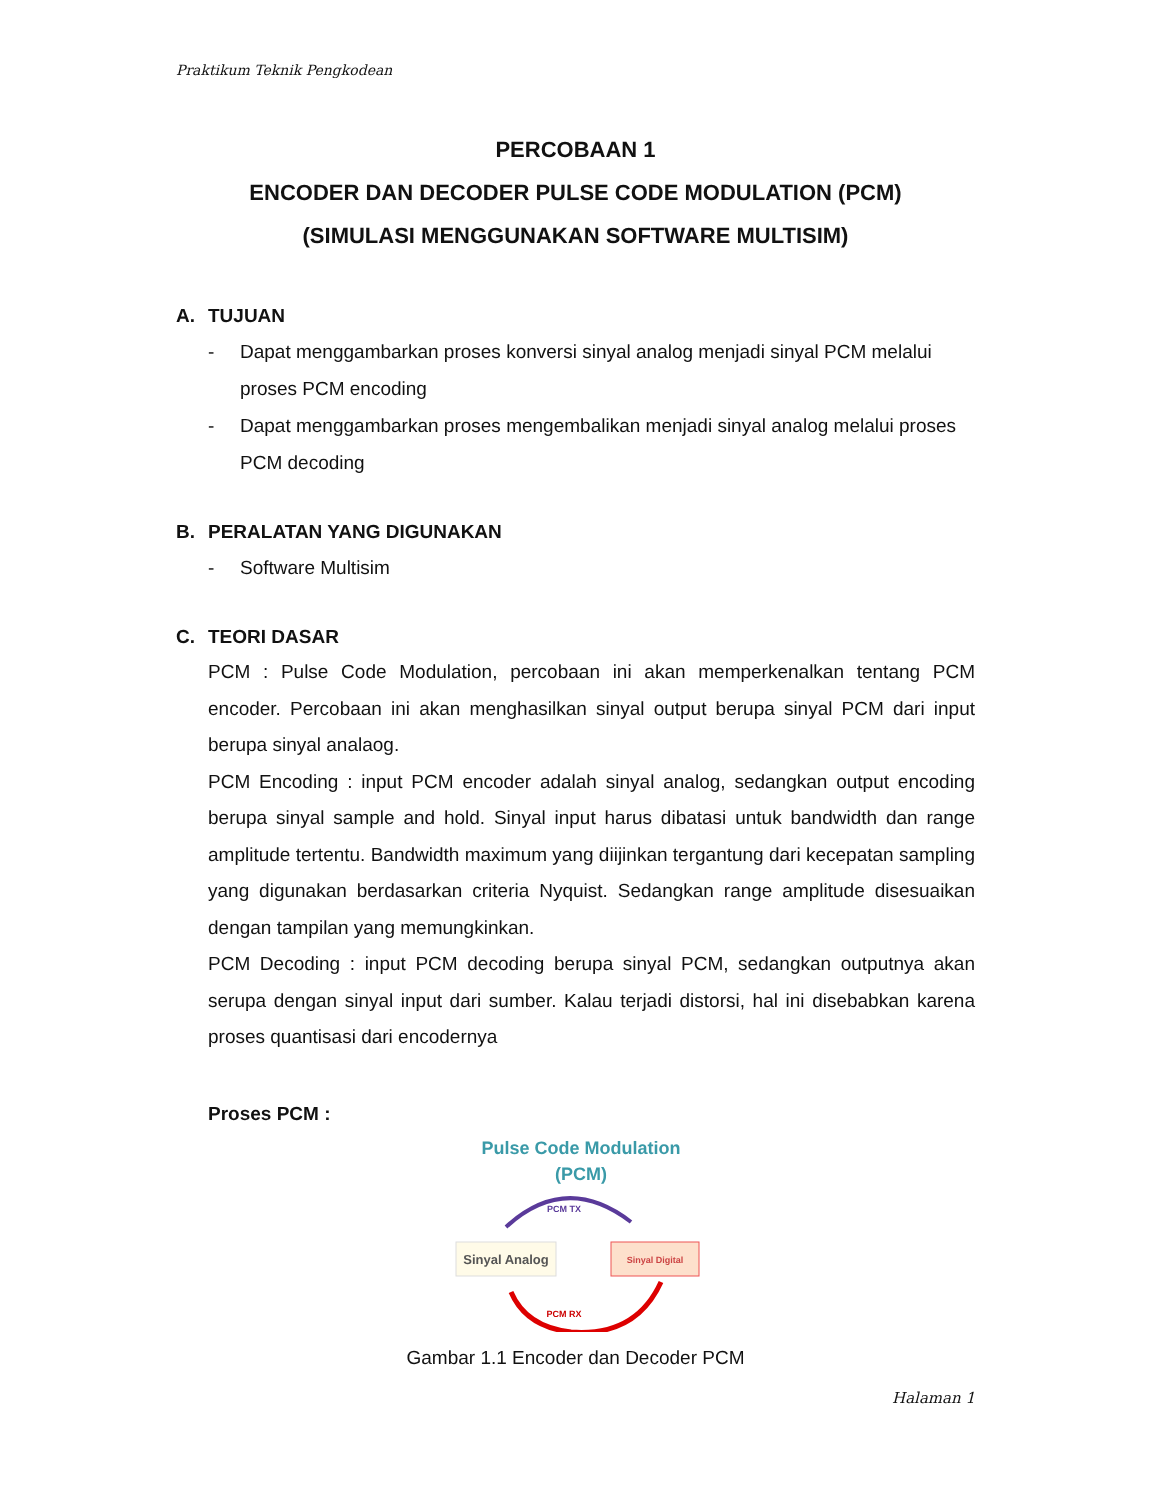Praktikum Teknik Pengkodean
PERCOBAAN 1
ENCODER DAN DECODER PULSE CODE MODULATION (PCM)
(SIMULASI MENGGUNAKAN SOFTWARE MULTISIM)
A. TUJUAN
- Dapat menggambarkan proses konversi sinyal analog menjadi sinyal PCM melalui proses PCM encoding
- Dapat menggambarkan proses mengembalikan menjadi sinyal analog melalui proses PCM decoding
B. PERALATAN YANG DIGUNAKAN
- Software Multisim
C. TEORI DASAR
PCM : Pulse Code Modulation, percobaan ini akan memperkenalkan tentang PCM encoder. Percobaan ini akan menghasilkan sinyal output berupa sinyal PCM dari input berupa sinyal analaog.
PCM Encoding : input PCM encoder adalah sinyal analog, sedangkan output encoding berupa sinyal sample and hold. Sinyal input harus dibatasi untuk bandwidth dan range amplitude tertentu. Bandwidth maximum yang diijinkan tergantung dari kecepatan sampling yang digunakan berdasarkan criteria Nyquist. Sedangkan range amplitude disesuaikan dengan tampilan yang memungkinkan.
PCM Decoding : input PCM decoding berupa sinyal PCM, sedangkan outputnya akan serupa dengan sinyal input dari sumber. Kalau terjadi distorsi, hal ini disebabkan karena proses quantisasi dari encodernya
Proses PCM :
Pulse Code Modulation
(PCM)
PCM TX
Sinyal Analog
Sinyal Digital
PCM RX
Gambar 1.1 Encoder dan Decoder PCM
Halaman 1